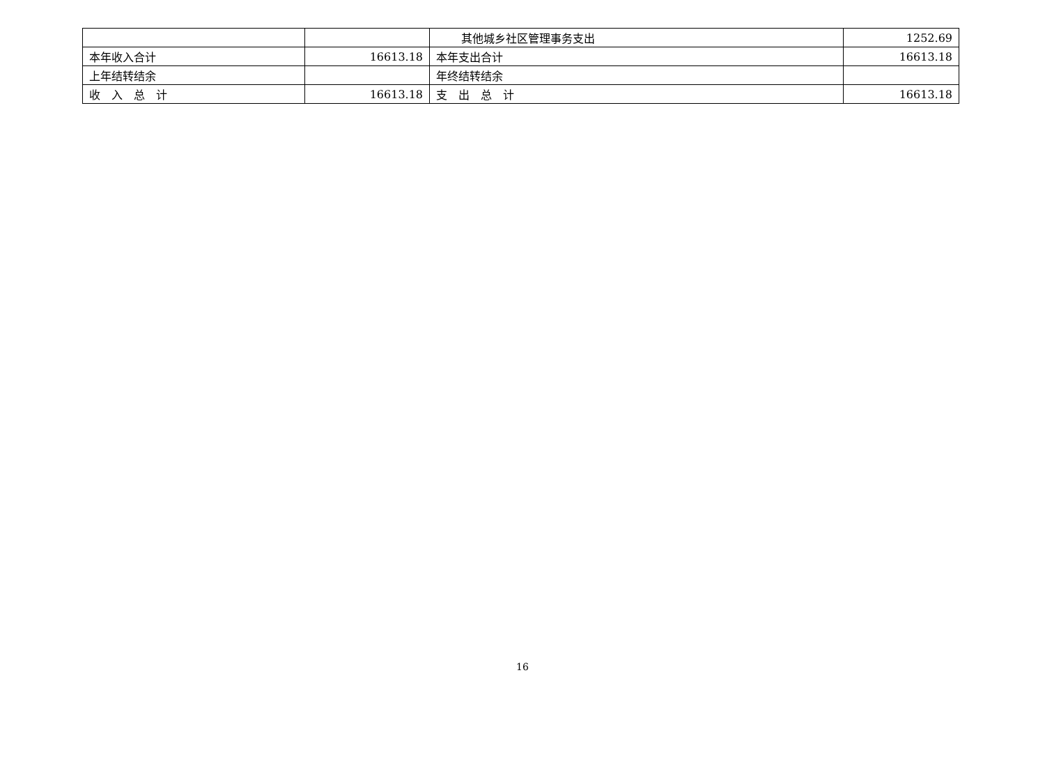| | | 其他城乡社区管理事务支出 | 1252.69 |
| 本年收入合计 | 16613.18 | 本年支出合计 | 16613.18 |
| 上年结转结余 | | 年终结转结余 | |
| 收 入 总 计 | 16613.18 | 支 出 总 计 | 16613.18 |
16